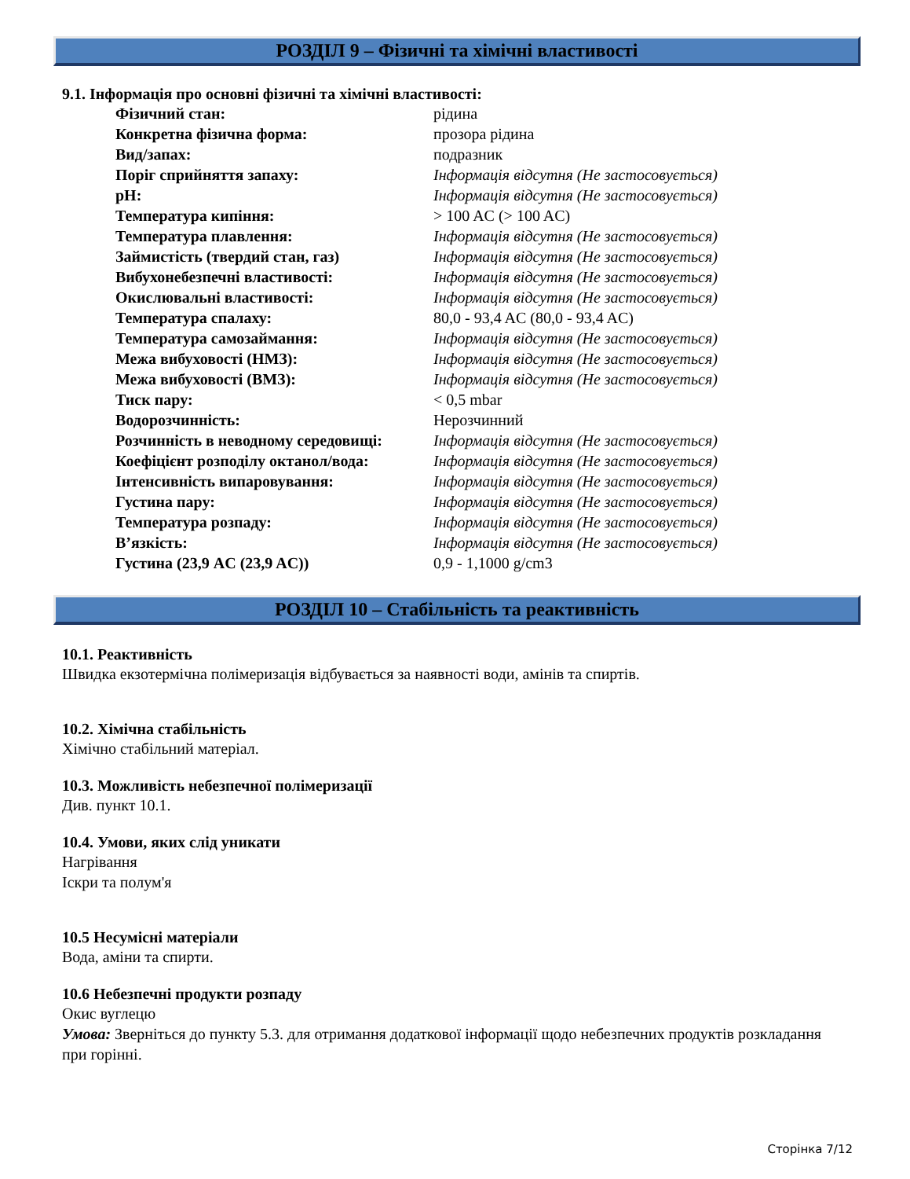РОЗДІЛ 9 – Фізичні та хімічні властивості
9.1. Інформація про основні фізичні та хімічні властивості:
| Фізичний стан: | рідина |
| Конкретна фізична форма: | прозора рідина |
| Вид/запах: | подразник |
| Поріг сприйняття запаху: | Інформація відсутня (Не застосовується) |
| pH: | Інформація відсутня (Не застосовується) |
| Температура кипіння: | > 100 AC (> 100 AC) |
| Температура плавлення: | Інформація відсутня (Не застосовується) |
| Займистість (твердий стан, газ) | Інформація відсутня (Не застосовується) |
| Вибухонебезпечні властивості: | Інформація відсутня (Не застосовується) |
| Окислювальні властивості: | Інформація відсутня (Не застосовується) |
| Температура спалаху: | 80,0 - 93,4 AC (80,0 - 93,4 AC) |
| Температура самозаймання: | Інформація відсутня (Не застосовується) |
| Межа вибуховості (НМЗ): | Інформація відсутня (Не застосовується) |
| Межа вибуховості (ВМЗ): | Інформація відсутня (Не застосовується) |
| Тиск пару: | < 0,5 mbar |
| Водорозчинність: | Нерозчинний |
| Розчинність в неводному середовищі: | Інформація відсутня (Не застосовується) |
| Коефіцієнт розподілу октанол/вода: | Інформація відсутня (Не застосовується) |
| Інтенсивність випаровування: | Інформація відсутня (Не застосовується) |
| Густина пару: | Інформація відсутня (Не застосовується) |
| Температура розпаду: | Інформація відсутня (Не застосовується) |
| В’язкість: | Інформація відсутня (Не застосовується) |
| Густина (23,9 AC (23,9 AC)) | 0,9 - 1,1000 g/cm3 |
РОЗДІЛ 10 – Стабільність та реактивність
10.1. Реактивність
Швидка екзотермічна полімеризація відбувається за наявності води, амінів та спиртів.
10.2. Хімічна стабільність
Хімічно стабільний матеріал.
10.3. Можливість небезпечної полімеризації
Див. пункт 10.1.
10.4. Умови, яких слід уникати
Нагрівання
Іскри та полум'я
10.5 Несумісні матеріали
Вода, аміни та спирти.
10.6 Небезпечні продукти розпаду
Окис вуглецю
Умова: Зверніться до пункту 5.3. для отримання додаткової інформації щодо небезпечних продуктів розкладання при горінні.
Сторінка 7/12